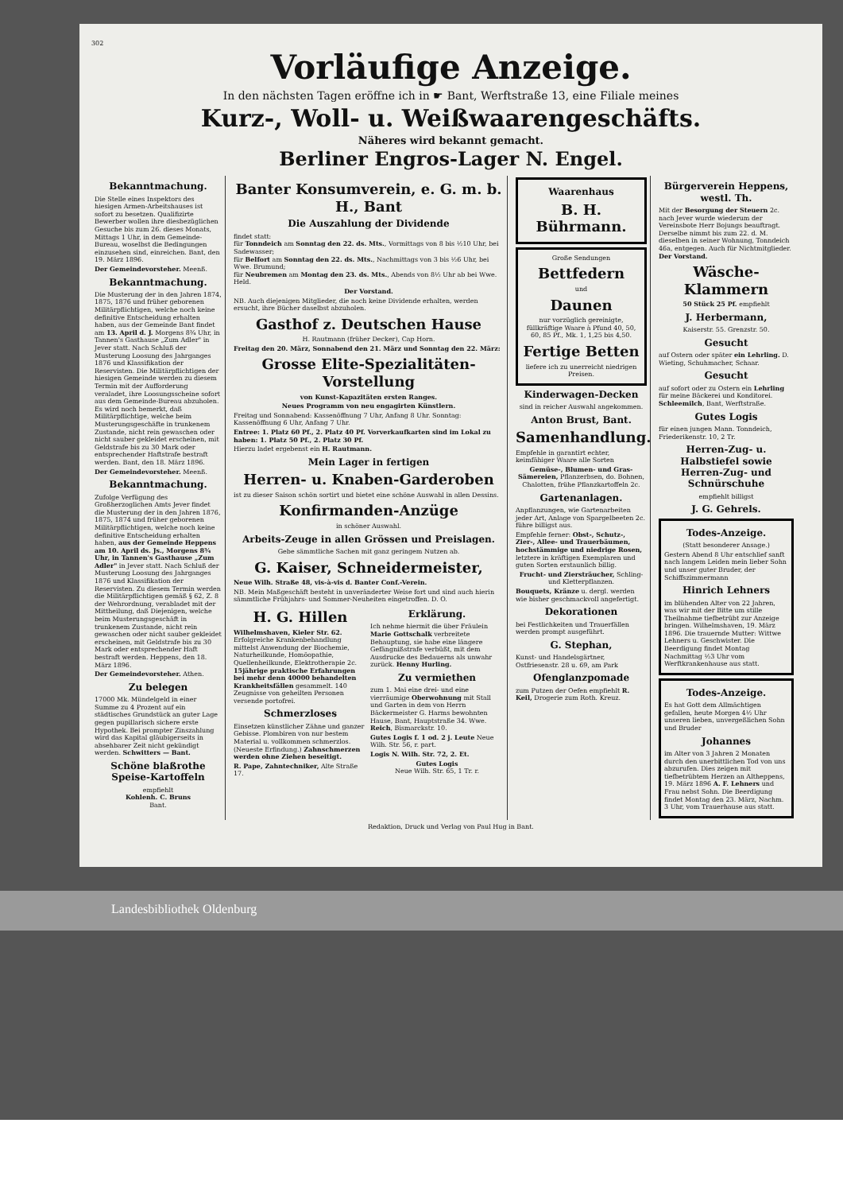302
Vorläufige Anzeige.
In den nächsten Tagen eröffne ich in ☛ Bant, Werftstraße 13, eine Filiale meines
Kurz-, Woll- u. Weißwaarengeschäfts.
Näheres wird bekannt gemacht.
Berliner Engros-Lager N. Engel.
Bekanntmachung.
Die Stelle eines Inspektors des hiesigen Armen-Arbeitshauses ist sofort zu besetzen. Qualifizirte Bewerber wollen ihre diesbezüglichen Gesuche bis zum 26. dieses Monats, Mittags 1 Uhr, in dem Gemeinde-Bureau, woselbst die Bedingungen einzusehen sind, einreichen. Bant, den 19. März 1896.
Der Gemeindevorsteher. Meenß.
Bekanntmachung.
Die Musterung der in den Jahren 1874, 1875, 1876 und früher geborenen Militärpflichtigen, welche noch keine definitive Entscheidung erhalten haben, aus der Gemeinde Bant findet am 13. April d. J. Morgens 8¾ Uhr, in Tannen's Gasthause „Zum Adler" in Jever statt. Nach Schluß der Musterung Loosung des Jahrganges 1876 und Klassifikation der Reservisten. Die Militärpflichtigen der hiesigen Gemeinde werden zu diesem Termin mit der Aufforderung veraladet, ihre Loosungsscheine sofort aus dem Gemeinde-Bureau abzuholen. Es wird noch bemerkt, daß Militärpflichtige, welche beim Musterungsgeschäfte in trunkenem Zustande, nicht rein gewaschen oder nicht sauber gekleidet erscheinen, mit Geldstrafe bis zu 30 Mark oder entsprechender Haftstrafe bestraft werden. Bant, den 18. März 1896.
Der Gemeindevorsteher. Meenß.
Bekanntmachung.
Zufolge Verfügung des Großherzoglichen Amts Jever findet die Musterung der in den Jahren 1876, 1875, 1874 und früher geborenen Militärpflichtigen, welche noch keine definitive Entscheidung erhalten haben, aus der Gemeinde Heppens am 10. April ds. Js., Morgens 8¾ Uhr, in Tannen's Gasthause „Zum Adler" in Jever statt. Nach Schluß der Musterung Loosung des Jahrganges 1876 und Klassifikation der Reservisten. Zu diesem Termin werden die Militärpflichtigen gemäß § 62, Z. 8 der Wehrordnung, verabladet mit der Mittheilung, daß Diejenigen, welche beim Musterungsgeschäft in trunkenem Zustande, nicht rein gewaschen oder nicht sauber gekleidet erscheinen, mit Geldstrafe bis zu 30 Mark oder entsprechender Haft bestraft werden. Heppens, den 18. März 1896.
Der Gemeindevorsteher. Athen.
Zu belegen
17000 Mk. Mündelgeld in einer Summe zu 4 Prozent auf ein städtisches Grundstück an guter Lage gegen pupillarisch sichere erste Hypothek. Bei prompter Zinszahlung wird das Kapital gläubigerseits in absehbarer Zeit nicht gekündigt werden. Schwitters — Bant.
Schöne blaßrothe Speise-Kartoffeln
empfiehlt
Kohlenh. C. Bruns
Bant.
Banter Konsumverein, e. G. m. b. H., Bant
Die Auszahlung der Dividende
findet statt:
für Tonndeich am Sonntag den 22. ds. Mts., Vormittags von 8 bis ½10 Uhr, bei Sadewasser;
für Belfort am Sonntag den 22. ds. Mts., Nachmittags von 3 bis ½6 Uhr, bei Wwe. Brumund;
für Neubremen am Montag den 23. ds. Mts., Abends von 8½ Uhr ab bei Wwe. Held.
Der Vorstand.
NB. Auch diejenigen Mitglieder, die noch keine Dividende erhalten, werden ersucht, ihre Bücher daselbst abzuholen.
Gasthof z. Deutschen Hause
H. Rautmann (früher Decker), Cap Horn.
Freitag den 20. März, Sonnabend den 21. März und Sonntag den 22. März:
Grosse Elite-Spezialitäten-Vorstellung
von Kunst-Kapazitäten ersten Ranges.
Neues Programm von neu engagirten Künstlern.
Freitag und Sonnabend: Kassenöffnung 7 Uhr, Anfang 8 Uhr. Sonntag: Kassenöffnung 6 Uhr, Anfang 7 Uhr.
Entree: 1. Platz 60 Pf., 2. Platz 40 Pf. Vorverkaufkarten sind im Lokal zu haben: 1. Platz 50 Pf., 2. Platz 30 Pf.
Hierzu ladet ergebenst ein H. Rautmann.
Mein Lager in fertigen
Herren- u. Knaben-Garderoben
ist zu dieser Saison schön sortirt und bietet eine schöne Auswahl in allen Dessins.
Konfirmanden-Anzüge
in schöner Auswahl.
Arbeits-Zeuge in allen Grössen und Preislagen.
Gebe sämmtliche Sachen mit ganz geringem Nutzen ab.
G. Kaiser, Schneidermeister,
Neue Wilh. Straße 48, vis-à-vis d. Banter Conf.-Verein.
NB. Mein Maßgeschäft besteht in unveränderter Weise fort und sind auch hierin sämmtliche Frühjahrs- und Sommer-Neuheiten eingetroffen. D. O.
H. G. Hillen
Wilhelmshaven, Kieler Str. 62. Erfolgreiche Krankenbehandlung mittelst Anwendung der Biochemie, Naturheilkunde, Homöopathie, Quellenheilkunde, Elektrotherapie 2c. 15jährige praktische Erfahrungen bei mehr denn 40000 behandelten Krankheitsfällen gesammelt. 140 Zeugnisse von geheilten Personen versende portofrei.
Schmerzloses
Einsetzen künstlicher Zähne und ganzer Gebisse. Plombiren von nur bestem Material u. vollkommen schmerzlos. (Neueste Erfindung.) Zahnschmerzen werden ohne Ziehen beseitigt.
R. Pape, Zahntechniker, Alte Straße 17.
Erklärung.
Ich nehme hiermit die über Fräulein Marie Gottschalk verbreitete Behauptung, sie habe eine längere Gefängnißstrafe verbüßt, mit dem Ausdrucke des Bedauerns als unwahr zurück. Henny Hurling.
Zu vermiethen
zum 1. Mai eine drei- und eine vierräumige Oberwohnung mit Stall und Garten in dem von Herrn Bäckermeister G. Harms bewohnten Hause, Bant, Hauptstraße 34. Wwe. Reich, Bismarckstr. 10.
Gutes Logis f. 1 od. 2 j. Leute Neue Wilh. Str. 56, r. part.
Logis N. Wilh. Str. 72, 2. Et.
Gutes Logis
Neue Wilh. Str. 65, 1 Tr. r.
Waarenhaus
B. H. Bührmann.
Große Sendungen
Bettfedern
und
Daunen
nur vorzüglich gereinigte, füllkräftige Waare à Pfund 40, 50, 60, 85 Pf., Mk. 1, 1,25 bis 4,50.
Fertige Betten
liefere ich zu unerreicht niedrigen Preisen.
Kinderwagen-Decken
sind in reicher Auswahl angekommen.
Anton Brust, Bant.
Samenhandlung.
Empfehle in garantirt echter, keimfähiger Waare alle Sorten
Gemüse-, Blumen- und Gras-Sämereien, Pflanzerbsen, do. Bohnen, Chalotten, frühe Pflanzkartoffeln 2c.
Gartenanlagen.
Anpflanzungen, wie Gartenarbeiten jeder Art, Anlage von Spargelbeeten 2c. führe billigst aus.
Empfehle ferner: Obst-, Schutz-, Zier-, Allee- und Trauerbäumen, hochstämmige und niedrige Rosen, letztere in kräftigen Exemplaren und guten Sorten erstaunlich billig.
Frucht- und Ziersträucher, Schling- und Kletterpflanzen.
Bouquets, Kränze u. dergl. werden wie bisher geschmackvoll angefertigt.
Dekorationen
bei Festlichkeiten und Trauerfällen werden prompt ausgeführt.
G. Stephan,
Kunst- und Handelsgärtner, Ostfriesenstr. 28 u. 69, am Park
Ofenglanzpomade
zum Putzen der Oefen empfiehlt R. Keil, Drogerie zum Roth. Kreuz.
Bürgerverein Heppens, westl. Th.
Mit der Besorgung der Steuern 2c. nach Jever wurde wiederum der Vereinsbote Herr Bojungs beauftragt. Derselbe nimmt bis zum 22. d. M. dieselben in seiner Wohnung, Tonndeich 46a, entgegen. Auch für Nichtmitglieder. Der Vorstand.
Wäsche-Klammern
50 Stück 25 Pf. empfiehlt
J. Herbermann,
Kaiserstr. 55. Grenzstr. 50.
Gesucht
auf Ostern oder später ein Lehrling. D. Wieting, Schuhmacher, Schaar.
Gesucht
auf sofort oder zu Ostern ein Lehrling für meine Bäckerei und Konditorei. Schleemilch, Bant, Werftstraße.
Gutes Logis
für einen jungen Mann. Tonndeich, Friederikenstr. 10, 2 Tr.
Herren-Zug- u. Halbstiefel sowie Herren-Zug- und Schnürschuhe
empfiehlt billigst
J. G. Gehrels.
Todes-Anzeige.
(Statt besonderer Ansage.)
Gestern Abend 8 Uhr entschlief sanft nach langem Leiden mein lieber Sohn und unser guter Bruder, der Schiffszimmermann
Hinrich Lehners
im blühenden Alter von 22 Jahren, was wir mit der Bitte um stille Theilnahme tiefbetrübt zur Anzeige bringen. Wilhelmshaven, 19. März 1896. Die trauernde Mutter: Wittwe Lehners u. Geschwister. Die Beerdigung findet Montag Nachmittag ½3 Uhr vom Werftkrankenhause aus statt.
Todes-Anzeige.
Es hat Gott dem Allmächtigen gefallen, heute Morgen 4½ Uhr unseren lieben, unvergeßlichen Sohn und Bruder
Johannes
im Alter von 3 Jahren 2 Monaten durch den unerbittlichen Tod von uns abzurufen. Dies zeigen mit tiefbetrübtem Herzen an Altheppens, 19. März 1896 A. F. Lehners und Frau nebst Sohn. Die Beerdigung findet Montag den 23. März, Nachm. 3 Uhr, vom Trauerhause aus statt.
Redaktion, Druck und Verlag von Paul Hug in Bant.
Landesbibliothek Oldenburg